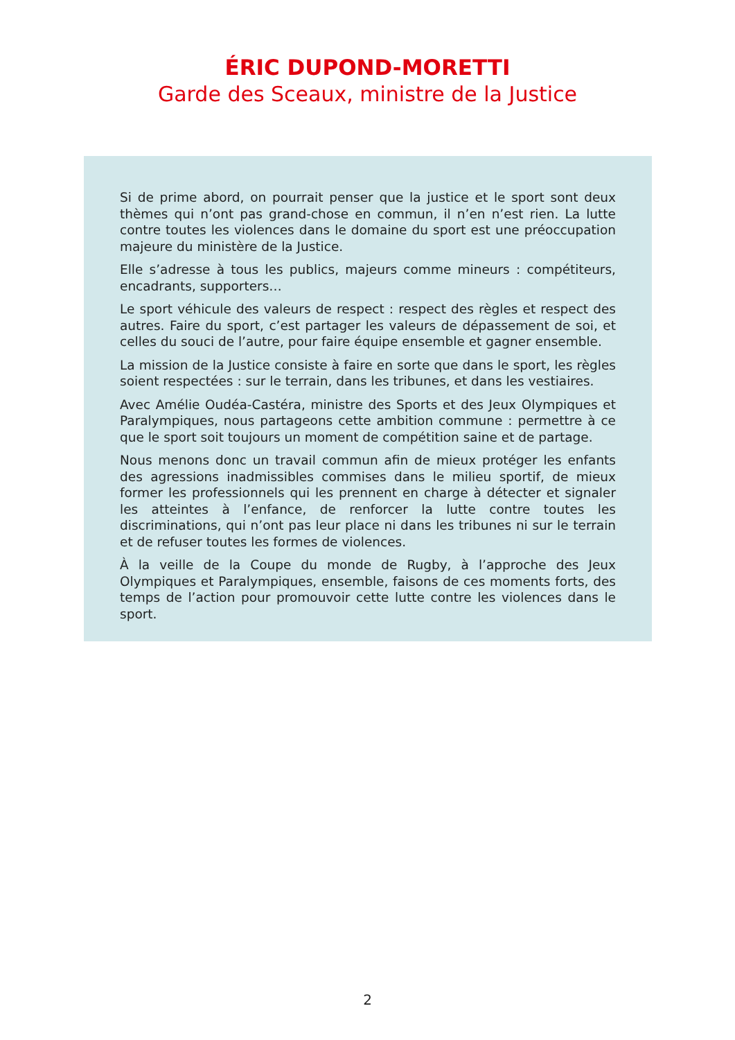ÉRIC DUPOND-MORETTI
Garde des Sceaux, ministre de la Justice
Si de prime abord, on pourrait penser que la justice et le sport sont deux thèmes qui n’ont pas grand-chose en commun, il n’en n’est rien. La lutte contre toutes les violences dans le domaine du sport est une préoccupation majeure du ministère de la Justice.
Elle s’adresse à tous les publics, majeurs comme mineurs : compétiteurs, encadrants, supporters…
Le sport véhicule des valeurs de respect : respect des règles et respect des autres. Faire du sport, c’est partager les valeurs de dépassement de soi, et celles du souci de l’autre, pour faire équipe ensemble et gagner ensemble.
La mission de la Justice consiste à faire en sorte que dans le sport, les règles soient respectées : sur le terrain, dans les tribunes, et dans les vestiaires.
Avec Amélie Oudéa-Castéra, ministre des Sports et des Jeux Olympiques et Paralympiques, nous partageons cette ambition commune : permettre à ce que le sport soit toujours un moment de compétition saine et de partage.
Nous menons donc un travail commun afin de mieux protéger les enfants des agressions inadmissibles commises dans le milieu sportif, de mieux former les professionnels qui les prennent en charge à détecter et signaler les atteintes à l’enfance, de renforcer la lutte contre toutes les discriminations, qui n’ont pas leur place ni dans les tribunes ni sur le terrain et de refuser toutes les formes de violences.
À la veille de la Coupe du monde de Rugby, à l’approche des Jeux Olympiques et Paralympiques, ensemble, faisons de ces moments forts, des temps de l’action pour promouvoir cette lutte contre les violences dans le sport.
2